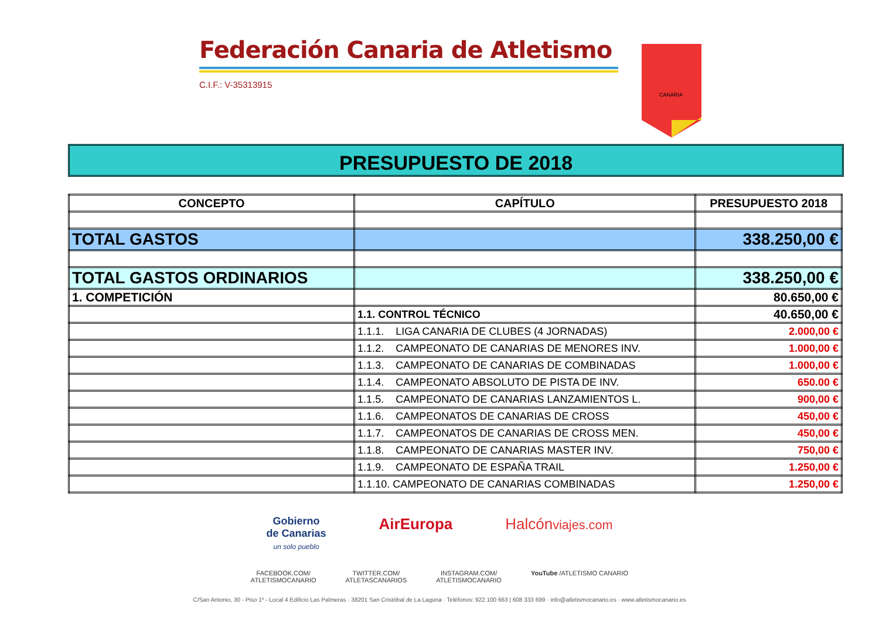Federación Canaria de Atletismo
C.I.F.: V-35313915
CANARIA
PRESUPUESTO DE 2018
| CONCEPTO | CAPÍTULO | PRESUPUESTO 2018 |
| --- | --- | --- |
| TOTAL GASTOS | | 338.250,00 € |
| TOTAL GASTOS ORDINARIOS | | 338.250,00 € |
| 1. COMPETICIÓN | | 80.650,00 € |
| | 1.1. CONTROL TÉCNICO | 40.650,00 € |
| | 1.1.1. LIGA CANARIA DE CLUBES (4 JORNADAS) | 2.000,00 € |
| | 1.1.2. CAMPEONATO DE CANARIAS DE MENORES INV. | 1.000,00 € |
| | 1.1.3. CAMPEONATO DE CANARIAS DE COMBINADAS | 1.000,00 € |
| | 1.1.4. CAMPEONATO ABSOLUTO DE PISTA DE INV. | 650.00 € |
| | 1.1.5. CAMPEONATO DE CANARIAS LANZAMIENTOS L. | 900,00 € |
| | 1.1.6. CAMPEONATOS DE CANARIAS DE CROSS | 450,00 € |
| | 1.1.7. CAMPEONATOS DE CANARIAS DE CROSS MEN. | 450,00 € |
| | 1.1.8. CAMPEONATO DE CANARIAS MASTER INV. | 750,00 € |
| | 1.1.9. CAMPEONATO DE ESPAÑA TRAIL | 1.250,00 € |
| | 1.1.10. CAMPEONATO DE CANARIAS COMBINADAS | 1.250,00 € |
Gobierno
de Canarias
un solo pueblo AirEuropa Halcónviajes.com
FACEBOOK.COM/
ATLETISMOCANARIO TWITTER.COM/
ATLETASCANARIOS INSTAGRAM.COM/
ATLETISMOCANARIO YouTube /ATLETISMO CANARIO
C/San Antonio, 30 - Piso 1º - Local 4 Edificio Las Palmeras · 38201 San Cristóbal de La Laguna · Teléfonos: 922 100 663 | 608 333 699 · info@atletismocanario.es · www.atletismocanario.es